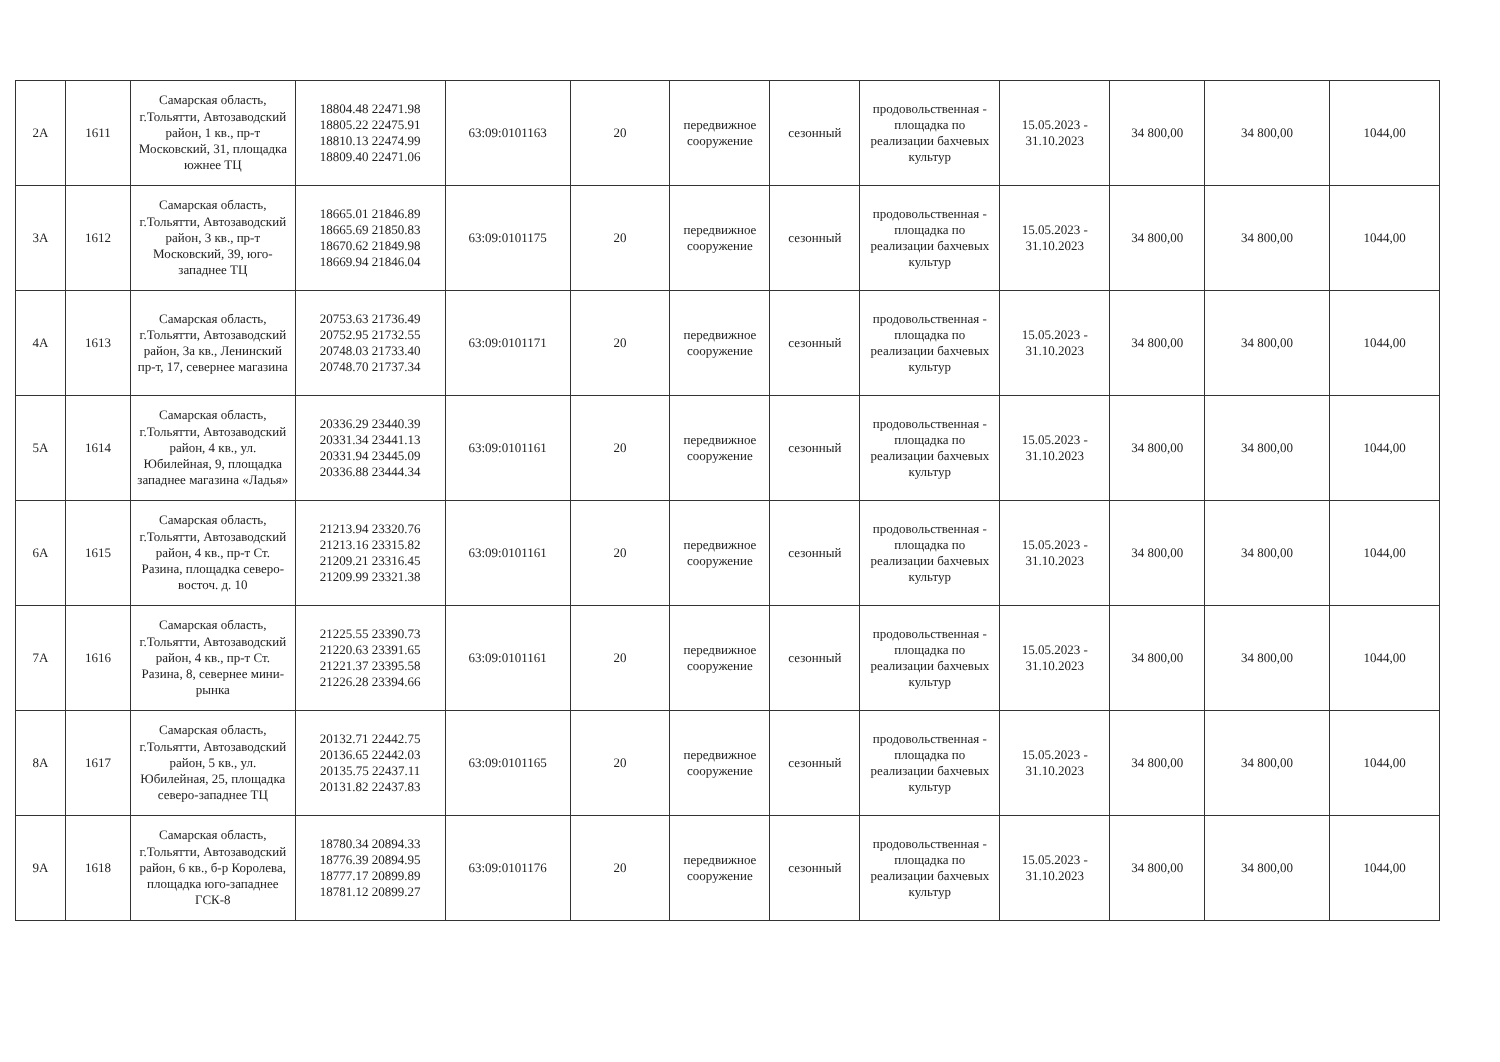| 2А | 1611 | Самарская область, г.Тольятти, Автозаводский район, 1 кв., пр-т Московский, 31, площадка южнее ТЦ | 18804.48 22471.98 18805.22 22475.91 18810.13 22474.99 18809.40 22471.06 | 63:09:0101163 | 20 | передвижное сооружение | сезонный | продовольственная - площадка по реализации бахчевых культур | 15.05.2023 - 31.10.2023 | 34 800,00 | 34 800,00 | 1044,00 |
| 3А | 1612 | Самарская область, г.Тольятти, Автозаводский район, 3 кв., пр-т Московский, 39, юго-западнее ТЦ | 18665.01 21846.89 18665.69 21850.83 18670.62 21849.98 18669.94 21846.04 | 63:09:0101175 | 20 | передвижное сооружение | сезонный | продовольственная - площадка по реализации бахчевых культур | 15.05.2023 - 31.10.2023 | 34 800,00 | 34 800,00 | 1044,00 |
| 4А | 1613 | Самарская область, г.Тольятти, Автозаводский район, 3а кв., Ленинский пр-т, 17, севернее магазина | 20753.63 21736.49 20752.95 21732.55 20748.03 21733.40 20748.70 21737.34 | 63:09:0101171 | 20 | передвижное сооружение | сезонный | продовольственная - площадка по реализации бахчевых культур | 15.05.2023 - 31.10.2023 | 34 800,00 | 34 800,00 | 1044,00 |
| 5А | 1614 | Самарская область, г.Тольятти, Автозаводский район, 4 кв., ул. Юбилейная, 9, площадка западнее магазина «Ладья» | 20336.29 23440.39 20331.34 23441.13 20331.94 23445.09 20336.88 23444.34 | 63:09:0101161 | 20 | передвижное сооружение | сезонный | продовольственная - площадка по реализации бахчевых культур | 15.05.2023 - 31.10.2023 | 34 800,00 | 34 800,00 | 1044,00 |
| 6А | 1615 | Самарская область, г.Тольятти, Автозаводский район, 4 кв., пр-т Ст. Разина, площадка северо-восточ. д. 10 | 21213.94 23320.76 21213.16 23315.82 21209.21 23316.45 21209.99 23321.38 | 63:09:0101161 | 20 | передвижное сооружение | сезонный | продовольственная - площадка по реализации бахчевых культур | 15.05.2023 - 31.10.2023 | 34 800,00 | 34 800,00 | 1044,00 |
| 7А | 1616 | Самарская область, г.Тольятти, Автозаводский район, 4 кв., пр-т Ст. Разина, 8, севернее мини-рынка | 21225.55 23390.73 21220.63 23391.65 21221.37 23395.58 21226.28 23394.66 | 63:09:0101161 | 20 | передвижное сооружение | сезонный | продовольственная - площадка по реализации бахчевых культур | 15.05.2023 - 31.10.2023 | 34 800,00 | 34 800,00 | 1044,00 |
| 8А | 1617 | Самарская область, г.Тольятти, Автозаводский район, 5 кв., ул. Юбилейная, 25, площадка северо-западнее ТЦ | 20132.71 22442.75 20136.65 22442.03 20135.75 22437.11 20131.82 22437.83 | 63:09:0101165 | 20 | передвижное сооружение | сезонный | продовольственная - площадка по реализации бахчевых культур | 15.05.2023 - 31.10.2023 | 34 800,00 | 34 800,00 | 1044,00 |
| 9А | 1618 | Самарская область, г.Тольятти, Автозаводский район, 6 кв., б-р Королева, площадка юго-западнее ГСК-8 | 18780.34 20894.33 18776.39 20894.95 18777.17 20899.89 18781.12 20899.27 | 63:09:0101176 | 20 | передвижное сооружение | сезонный | продовольственная - площадка по реализации бахчевых культур | 15.05.2023 - 31.10.2023 | 34 800,00 | 34 800,00 | 1044,00 |